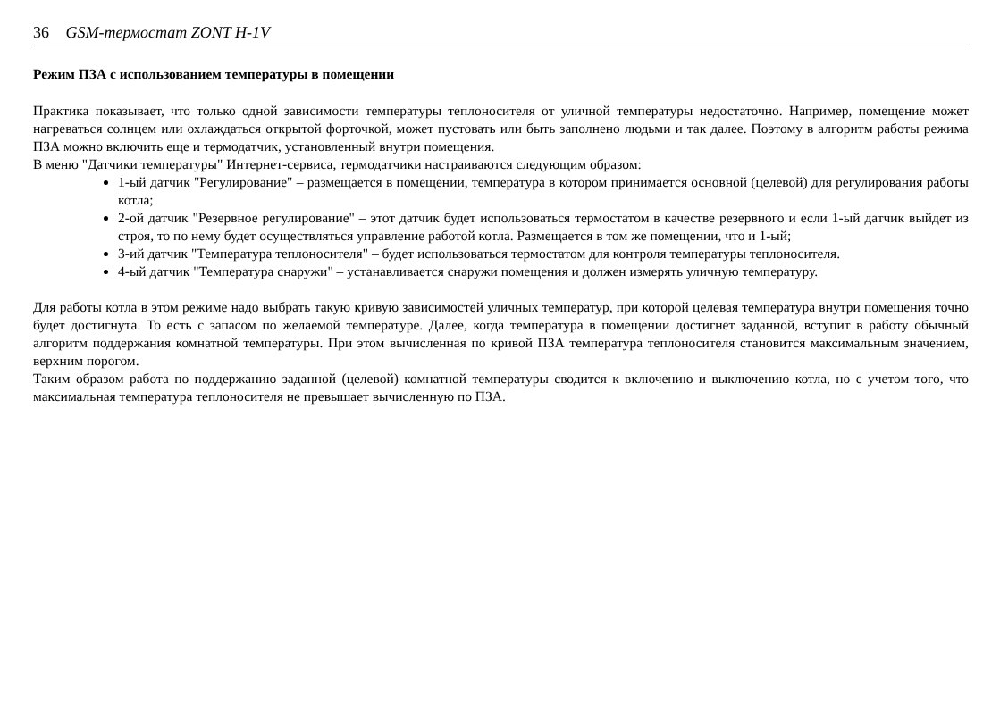36 GSM-термостат ZONT H-1V
Режим ПЗА с использованием температуры в помещении
Практика показывает, что только одной зависимости температуры теплоносителя от уличной температуры недостаточно. Например, помещение может нагреваться солнцем или охлаждаться открытой форточкой, может пустовать или быть заполнено людьми и так далее. Поэтому в алгоритм работы режима ПЗА можно включить еще и термодатчик, установленный внутри помещения.
В меню "Датчики температуры" Интернет-сервиса, термодатчики настраиваются следующим образом:
1-ый датчик "Регулирование" – размещается в помещении, температура в котором принимается основной (целевой) для регулирования работы котла;
2-ой датчик "Резервное регулирование" – этот датчик будет использоваться термостатом в качестве резервного и если 1-ый датчик выйдет из строя, то по нему будет осуществляться управление работой котла. Размещается в том же помещении, что и 1-ый;
3-ий датчик "Температура теплоносителя" – будет использоваться термостатом для контроля температуры теплоносителя.
4-ый датчик "Температура снаружи" – устанавливается снаружи помещения и должен измерять уличную температуру.
Для работы котла в этом режиме надо выбрать такую кривую зависимостей уличных температур, при которой целевая температура внутри помещения точно будет достигнута. То есть с запасом по желаемой температуре. Далее, когда температура в помещении достигнет заданной, вступит в работу обычный алгоритм поддержания комнатной температуры. При этом вычисленная по кривой ПЗА температура теплоносителя становится максимальным значением, верхним порогом.
Таким образом работа по поддержанию заданной (целевой) комнатной температуры сводится к включению и выключению котла, но с учетом того, что максимальная температура теплоносителя не превышает вычисленную по ПЗА.